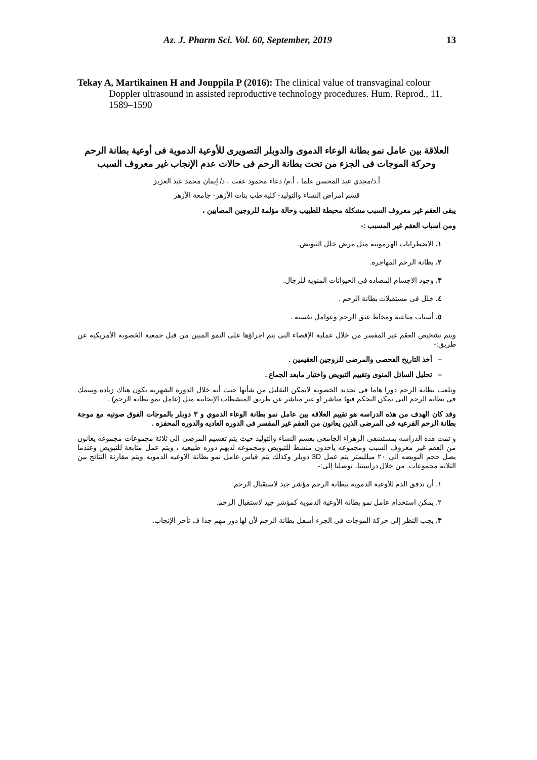Az. J. Pharm Sci. Vol. 60, September, 2019 13
Tekay A, Martikainen H and Jouppila P (2016): The clinical value of transvaginal colour Doppler ultrasound in assisted reproductive technology procedures. Hum. Reprod., 11, 1589–1590
العلاقة بين عامل نمو بطانة الوعاء الدموى والدوبلر التصويرى للأوعية الدموية فى أوعية بطانة الرحم وحركة الموجات فى الجزء من تحت بطانة الرحم فى حالات عدم الإنجاب غير معروف السبب
أ.د/مجدي عبد المحسن علما ، أ.م/ دعاء محمود عفت ، د/ إيمان محمد عبد العزيز
قسم امراض النساء والتوليد- كلية طب بنات الأزهر- جامعة الأزهر
يبقى العقم غير معروف السبب مشكلة محبطة للطبيب وحالة مؤلمة للزوجين المصابين ،
ومن اسباب العقم غير المسبب :-
١. الاضطرابات الهرمونيه مثل مرض خلل التبويض.
٢. بطانة الرحم المهاجره.
٣. وجود الاجسام المضاده فى الحيوانات المنويه للرجال.
٤. خلل فى مستقبلات بطانة الرحم .
٥. أسباب مناعيه ومخاط عنق الرحم وعوامل نفسيه .
ويتم تشخيص العقم غير المفسر من خلال عملية الإقصاء التى يتم اجراؤها على النمو المبين من قبل جمعية الخصوبه الأمريكيه عن طريق:-
– أخذ التاريخ الفحصى والمرضى للزوجين العقيمين .
– تحليل السائل المنوى وتقييم التبويض واختبار مابعد الجماع .
وتلعب بطانة الرحم دورا هاما فى تحديد الخصوبه لايمكن التقليل من شأنها حيث أنه خلال الدورة الشهريه يكون هناك زياده وسمك فى بطانة الرحم التى يمكن التحكم فيها مباشر او غير مباشر عن طريق المنشطات الإيجابية مثل (عامل نمو بطانة الرحم) .
وقد كان الهدف من هذه الدراسه هو تقييم العلاقه بين عامل نمو بطانة الوعاء الدموي و ٣ دوبلر بالموجات الفوق صوتيه مع موجة بطانة الرحم الفرعيه فى المرضى الذين يعانون من العقم غير المفسر فى الدوره العاديه والدوره المحفزه .
و تمت هذه الدراسه بمستشفى الزهراء الجامعى بقسم النساء والتوليد حيث يتم تقسيم المرضى الى ثلاثة مجموعات مجموعه يعانون من العقم غير معروف السبب ومجموعه ياخذون منشط للتبويض ومجموعه لديهم دوره طبيعيه ، ويتم عمل متابعة للتبويض وعندما يصل حجم البويضه الى ٢٠ ميلليمتر يتم عمل 3D دوبلر وكذلك يتم قياس عامل نمو بطانة الاوعيه الدمويه ويتم مقارنة النتائج بين الثلاثة مجموعات. من خلال دراستنا، توصلنا إلى:-
١. أن تدفق الدم للأوعية الدموية ببطانة الرحم مؤشر جيد لاستقبال الرحم.
٢. يمكن استخدام عامل نمو بطانة الأوعية الدموية كمؤشر جيد لاستقبال الرحم.
٣. يجب النظر إلى حركة الموجات في الجزء أسفل بطانة الرحم لأن لها دور مهم جدا ف تأخر الإنجاب.